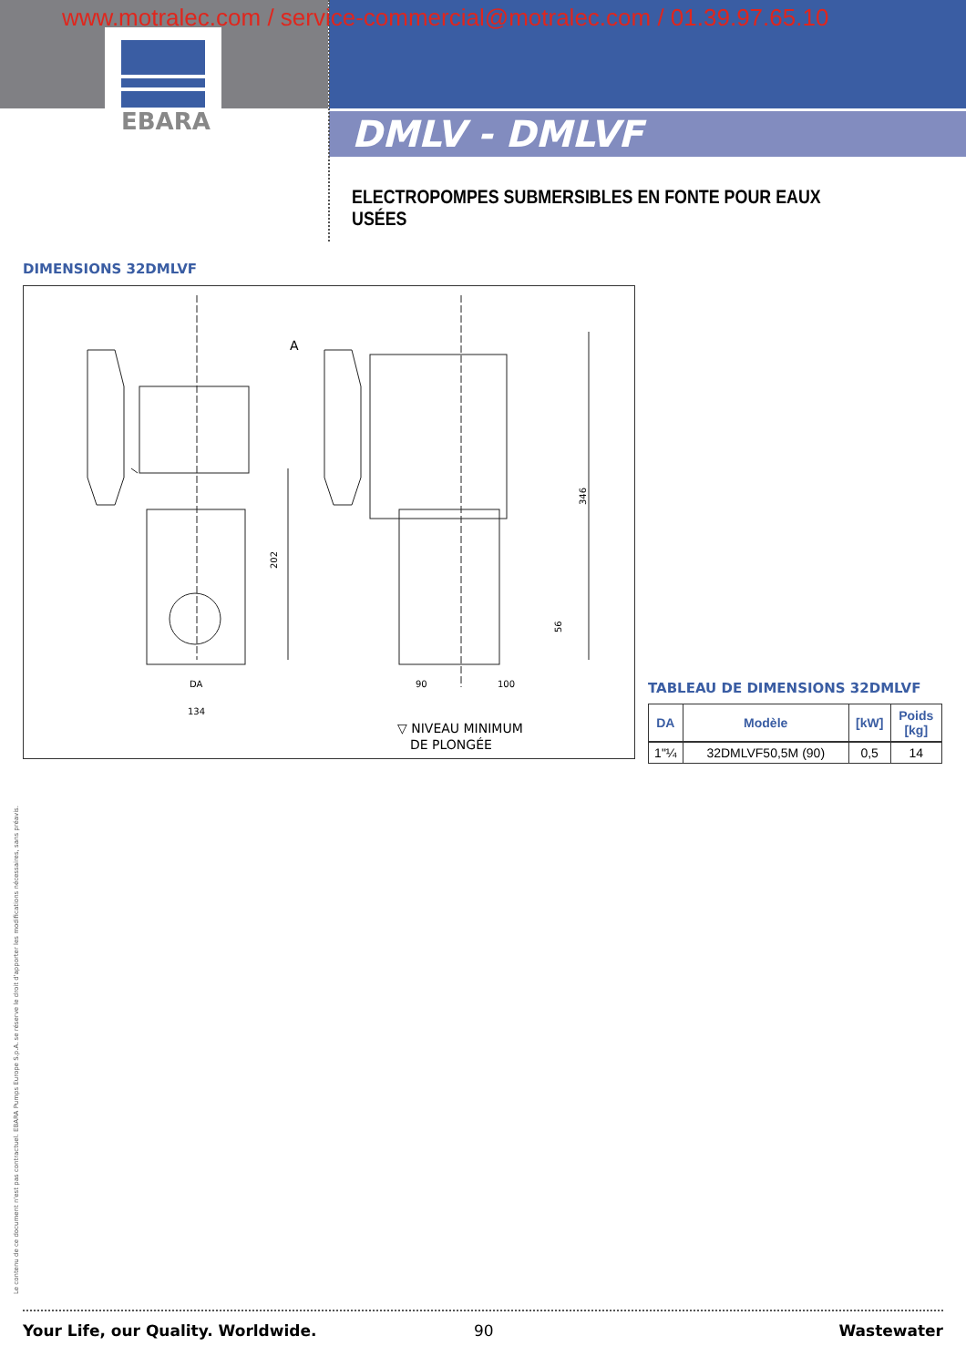EBARA
www.motralec.com / service-commercial@motralec.com / 01.39.97.65.10
DMLV - DMLVF
ELECTROPOMPES SUBMERSIBLES EN FONTE POUR EAUX USÉES
DIMENSIONS 32DMLVF
202
346
56
DA
134
90
100
A
▽ NIVEAU MINIMUM
DE PLONGÉE
TABLEAU DE DIMENSIONS 32DMLVF
| DA | Modèle | [kW] | Poids [kg] |
| --- | --- | --- | --- |
| 1"¼ | 32DMLVF50,5M (90) | 0,5 | 14 |
Le contenu de ce document n'est pas contractuel. EBARA Pumps Europe S.p.A. se réserve le droit d'apporter les modifications nécessaires, sans préavis.
Your Life, our Quality. Worldwide.
90 Wastewater